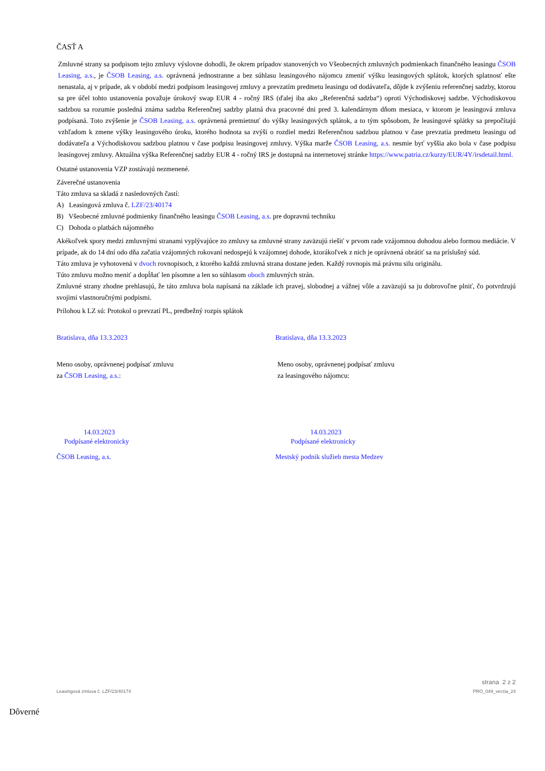ČASŤ A
Zmluvné strany sa podpisom tejto zmluvy výslovne dohodli, že okrem prípadov stanovených vo Všeobecných zmluvných podmienkach finančného leasingu ČSOB Leasing, a.s., je ČSOB Leasing, a.s. oprávnená jednostranne a bez súhlasu leasingového nájomcu zmeniť výšku leasingových splátok, ktorých splatnosť ešte nenastala, aj v prípade, ak v období medzi podpisom leasingovej zmluvy a prevzatím predmetu leasingu od dodávateľa, dôjde k zvýšeniu referenčnej sadzby, ktorou sa pre účel tohto ustanovenia považuje úrokový swap EUR 4 - ročný IRS (ďalej iba ako „Referenčná sadzba“) oproti Východiskovej sadzbe. Východiskovou sadzbou sa rozumie posledná známa sadzba Referenčnej sadzby platná dva pracovné dni pred 3. kalendárnym dňom mesiaca, v ktorom je leasingová zmluva podpísaná. Toto zvýšenie je ČSOB Leasing, a.s. oprávnená premietnuť do výšky leasingových splátok, a to tým spôsobom, že leasingové splátky sa prepočítajú vzhľadom k zmene výšky leasingového úroku, ktorého hodnota sa zvýši o rozdiel medzi Referenčnou sadzbou platnou v čase prevzatia predmetu leasingu od dodávateľa a Východiskovou sadzbou platnou v čase podpisu leasingovej zmluvy. Výška marže ČSOB Leasing, a.s. nesmie byť vyššia ako bola v čase podpisu leasingovej zmluvy. Aktuálna výška Referenčnej sadzby EUR 4 - ročný IRS je dostupná na internetovej stránke https://www.patria.cz/kurzy/EUR/4Y/irsdetail.html.
Ostatné ustanovenia VZP zostávajú nezmenené.
Záverečné ustanovenia
Táto zmluva sa skladá z nasledovných častí:
A) Leasingová zmluva č. LZF/23/40174
B) Všeobecné zmluvné podmienky finančného leasingu ČSOB Leasing, a.s. pre dopravnú techniku
C) Dohoda o platbách nájomného
Akékoľvek spory medzi zmluvnými stranami vyplývajúce zo zmluvy sa zmluvné strany zaväzujú riešiť v prvom rade vzájomnou dohodou alebo formou mediácie. V prípade, ak do 14 dní odo dňa začatia vzájomných rokovaní nedospejú k vzájomnej dohode, ktorákoľvek z nich je oprávnená obrátiť sa na príslušný súd.
Táto zmluva je vyhotovená v dvoch rovnopisoch, z ktorého každá zmluvná strana dostane jeden. Každý rovnopis má právnu silu originálu.
Túto zmluvu možno meniť a dopĺňať len písomne a len so súhlasom oboch zmluvných strán.
Zmluvné strany zhodne prehlasujú, že táto zmluva bola napísaná na základe ich pravej, slobodnej a vážnej vôle a zaväzujú sa ju dobrovoľne plniť, čo potvrdzujú svojimi vlastnoručnými podpismi.
Prílohou k LZ sú: Protokol o prevzatí PL, predbežný rozpis splátok
Bratislava, dňa 13.3.2023 Bratislava, dňa 13.3.2023
Meno osoby, oprávnenej podpísať zmluvu
za ČSOB Leasing, a.s.:
Meno osoby, oprávnenej podpísať zmluvu
za leasingového nájomcu:
14.03.2023
Podpísané elektronicky
14.03.2023
Podpísané elektronicky
ČSOB Leasing, a.s. Mestský podnik služieb mesta Medzev
strana 2 z 2
Leasingová zmluva č. LZF/23/40174 PRO_049_verzia_24
Dôverné